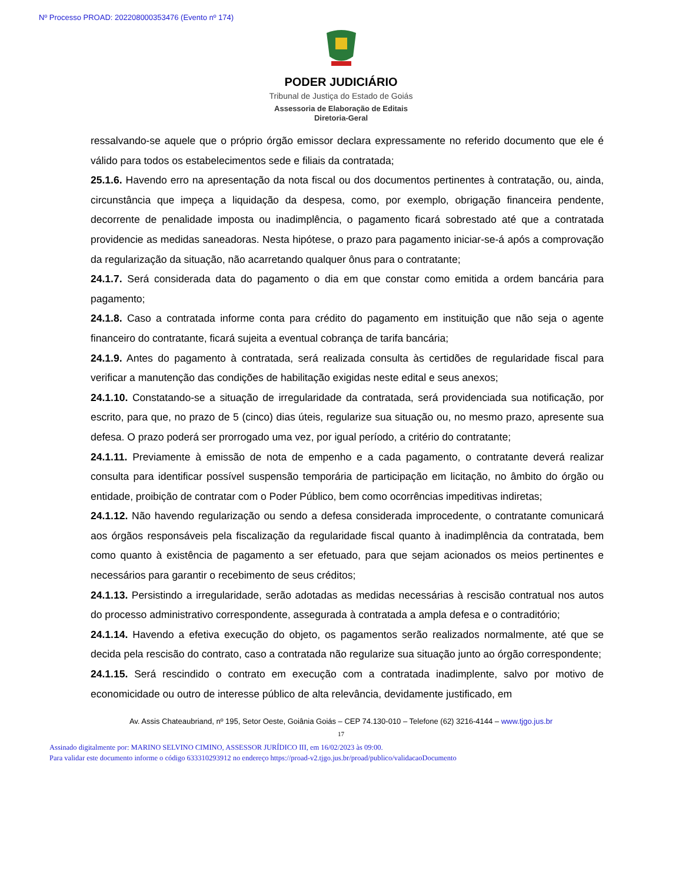Nº Processo PROAD: 202208000353476 (Evento nº 174)
PODER JUDICIÁRIO
Tribunal de Justiça do Estado de Goiás
Assessoria de Elaboração de Editais
Diretoria-Geral
ressalvando-se aquele que o próprio órgão emissor declara expressamente no referido documento que ele é válido para todos os estabelecimentos sede e filiais da contratada;
25.1.6. Havendo erro na apresentação da nota fiscal ou dos documentos pertinentes à contratação, ou, ainda, circunstância que impeça a liquidação da despesa, como, por exemplo, obrigação financeira pendente, decorrente de penalidade imposta ou inadimplência, o pagamento ficará sobrestado até que a contratada providencie as medidas saneadoras. Nesta hipótese, o prazo para pagamento iniciar-se-á após a comprovação da regularização da situação, não acarretando qualquer ônus para o contratante;
24.1.7. Será considerada data do pagamento o dia em que constar como emitida a ordem bancária para pagamento;
24.1.8. Caso a contratada informe conta para crédito do pagamento em instituição que não seja o agente financeiro do contratante, ficará sujeita a eventual cobrança de tarifa bancária;
24.1.9. Antes do pagamento à contratada, será realizada consulta às certidões de regularidade fiscal para verificar a manutenção das condições de habilitação exigidas neste edital e seus anexos;
24.1.10. Constatando-se a situação de irregularidade da contratada, será providenciada sua notificação, por escrito, para que, no prazo de 5 (cinco) dias úteis, regularize sua situação ou, no mesmo prazo, apresente sua defesa. O prazo poderá ser prorrogado uma vez, por igual período, a critério do contratante;
24.1.11. Previamente à emissão de nota de empenho e a cada pagamento, o contratante deverá realizar consulta para identificar possível suspensão temporária de participação em licitação, no âmbito do órgão ou entidade, proibição de contratar com o Poder Público, bem como ocorrências impeditivas indiretas;
24.1.12. Não havendo regularização ou sendo a defesa considerada improcedente, o contratante comunicará aos órgãos responsáveis pela fiscalização da regularidade fiscal quanto à inadimplência da contratada, bem como quanto à existência de pagamento a ser efetuado, para que sejam acionados os meios pertinentes e necessários para garantir o recebimento de seus créditos;
24.1.13. Persistindo a irregularidade, serão adotadas as medidas necessárias à rescisão contratual nos autos do processo administrativo correspondente, assegurada à contratada a ampla defesa e o contraditório;
24.1.14. Havendo a efetiva execução do objeto, os pagamentos serão realizados normalmente, até que se decida pela rescisão do contrato, caso a contratada não regularize sua situação junto ao órgão correspondente;
24.1.15. Será rescindido o contrato em execução com a contratada inadimplente, salvo por motivo de economicidade ou outro de interesse público de alta relevância, devidamente justificado, em
Av. Assis Chateaubriand, nº 195, Setor Oeste, Goiânia Goiás – CEP 74.130-010 – Telefone (62) 3216-4144 – www.tjgo.jus.br
17
Assinado digitalmente por: MARINO SELVINO CIMINO, ASSESSOR JURÍDICO III, em 16/02/2023 às 09:00.
Para validar este documento informe o código 633310293912 no endereço https://proad-v2.tjgo.jus.br/proad/publico/validacaoDocumento